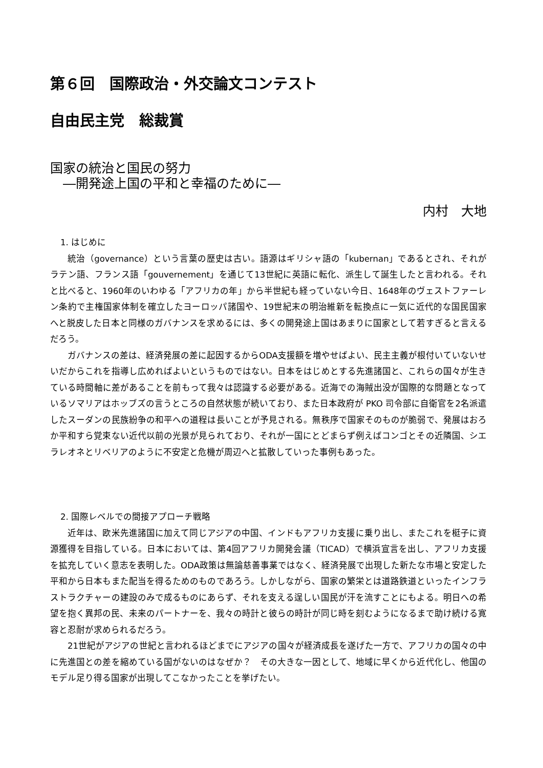第６回　国際政治・外交論文コンテスト
自由民主党　総裁賞
国家の統治と国民の努力
　―開発途上国の平和と幸福のために―
内村　大地
1. はじめに
統治（governance）という言葉の歴史は古い。語源はギリシャ語の「kubernan」であるとされ、それがラテン語、フランス語「gouvernement」を通じて13世紀に英語に転化、派生して誕生したと言われる。それと比べると、1960年のいわゆる「アフリカの年」から半世紀も経っていない今日、1648年のヴェストファーレン条約で主権国家体制を確立したヨーロッパ諸国や、19世紀末の明治維新を転換点に一気に近代的な国民国家へと脱皮した日本と同様のガバナンスを求めるには、多くの開発途上国はあまりに国家として若すぎると言えるだろう。
ガバナンスの差は、経済発展の差に起因するからODA支援額を増やせばよい、民主主義が根付いていないせいだからこれを指導し広めればよいというものではない。日本をはじめとする先進諸国と、これらの国々が生きている時間軸に差があることを前もって我々は認識する必要がある。近海での海賊出没が国際的な問題となっているソマリアはホッブズの言うところの自然状態が続いており、また日本政府が PKO 司令部に自衛官を2名派遣したスーダンの民族紛争の和平への道程は長いことが予見される。無秩序で国家そのものが脆弱で、発展はおろか平和すら覚束ない近代以前の光景が見られており、それが一国にとどまらず例えばコンゴとその近隣国、シエラレオネとリベリアのように不安定と危機が周辺へと拡散していった事例もあった。
2. 国際レベルでの間接アプローチ戦略
近年は、欧米先進諸国に加えて同じアジアの中国、インドもアフリカ支援に乗り出し、またこれを梃子に資源獲得を目指している。日本においては、第4回アフリカ開発会議（TICAD）で横浜宣言を出し、アフリカ支援を拡充していく意志を表明した。ODA政策は無論慈善事業ではなく、経済発展で出現した新たな市場と安定した平和から日本もまた配当を得るためのものであろう。しかしながら、国家の繁栄とは道路鉄道といったインフラストラクチャーの建設のみで成るものにあらず、それを支える逞しい国民が汗を流すことにもよる。明日への希望を抱く異邦の民、未来のパートナーを、我々の時計と彼らの時計が同じ時を刻むようになるまで助け続ける寛容と忍耐が求められるだろう。
21世紀がアジアの世紀と言われるほどまでにアジアの国々が経済成長を遂げた一方で、アフリカの国々の中に先進国との差を縮めている国がないのはなぜか？　その大きな一因として、地域に早くから近代化し、他国のモデル足り得る国家が出現してこなかったことを挙げたい。